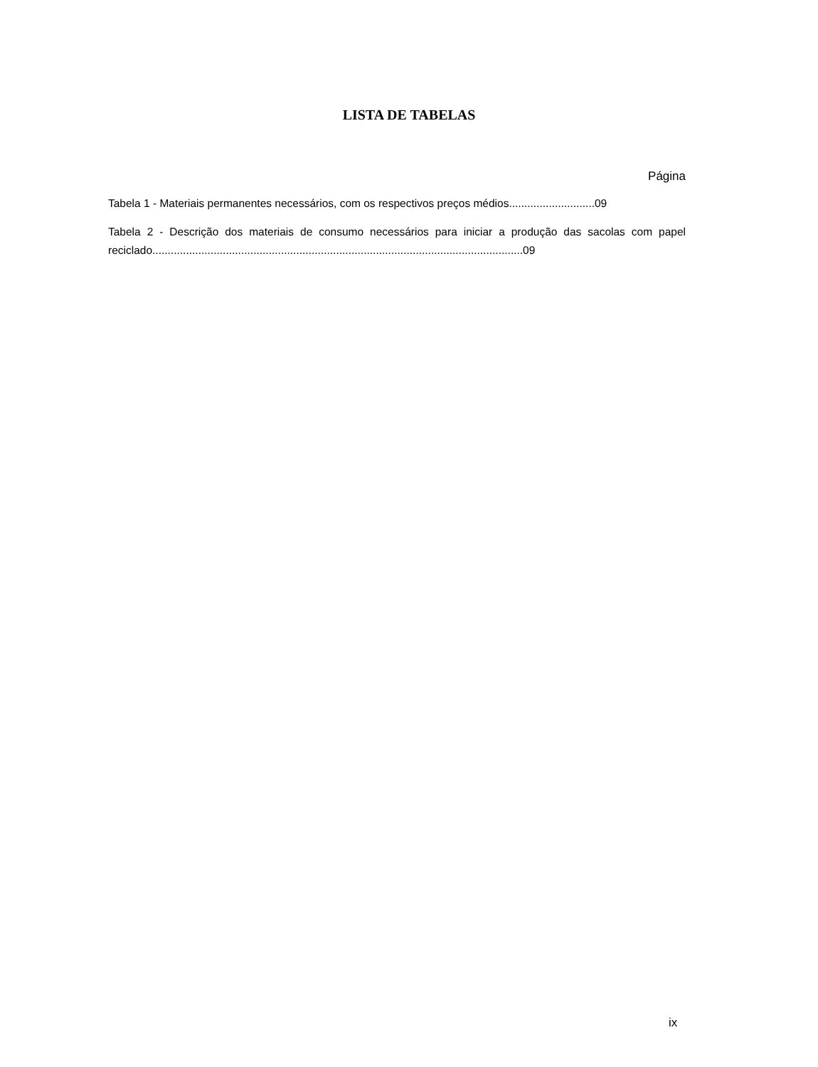LISTA DE TABELAS
Página
Tabela 1 - Materiais permanentes necessários, com os respectivos preços médios............................09
Tabela 2 - Descrição dos materiais de consumo necessários para iniciar a produção das sacolas com papel reciclado.........................................................................................................................09
ix